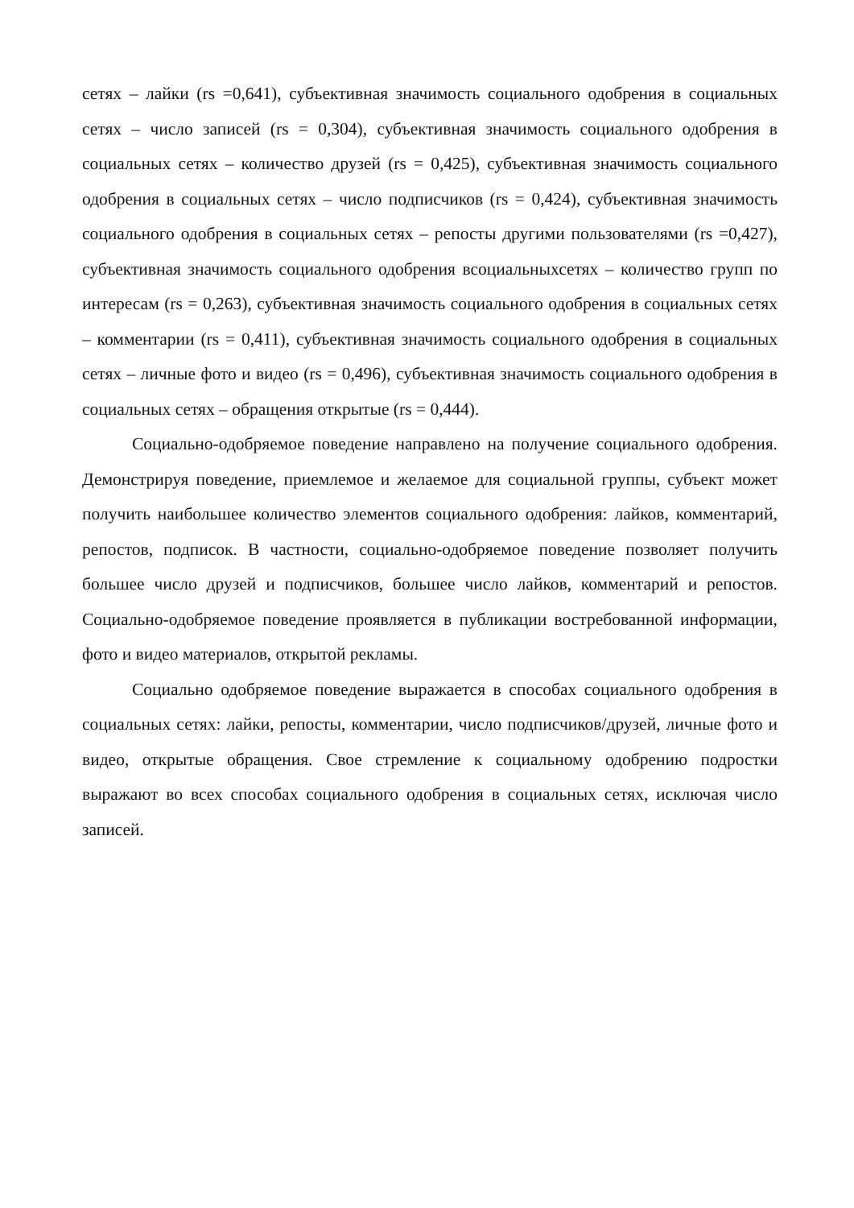сетях – лайки (rs =0,641), субъективная значимость социального одобрения в социальных сетях – число записей (rs = 0,304), субъективная значимость социального одобрения в социальных сетях – количество друзей (rs = 0,425), субъективная значимость социального одобрения в социальных сетях – число подписчиков (rs = 0,424), субъективная значимость социального одобрения в социальных сетях – репосты другими пользователями (rs =0,427), субъективная значимость социального одобрения всоциальныхсетях – количество групп по интересам (rs = 0,263), субъективная значимость социального одобрения в социальных сетях – комментарии (rs = 0,411), субъективная значимость социального одобрения в социальных сетях – личные фото и видео (rs = 0,496), субъективная значимость социального одобрения в социальных сетях – обращения открытые (rs = 0,444).
Социально-одобряемое поведение направлено на получение социального одобрения. Демонстрируя поведение, приемлемое и желаемое для социальной группы, субъект может получить наибольшее количество элементов социального одобрения: лайков, комментарий, репостов, подписок. В частности, социально-одобряемое поведение позволяет получить большее число друзей и подписчиков, большее число лайков, комментарий и репостов. Социально-одобряемое поведение проявляется в публикации востребованной информации, фото и видео материалов, открытой рекламы.
Социально одобряемое поведение выражается в способах социального одобрения в социальных сетях: лайки, репосты, комментарии, число подписчиков/друзей, личные фото и видео, открытые обращения. Свое стремление к социальному одобрению подростки выражают во всех способах социального одобрения в социальных сетях, исключая число записей.